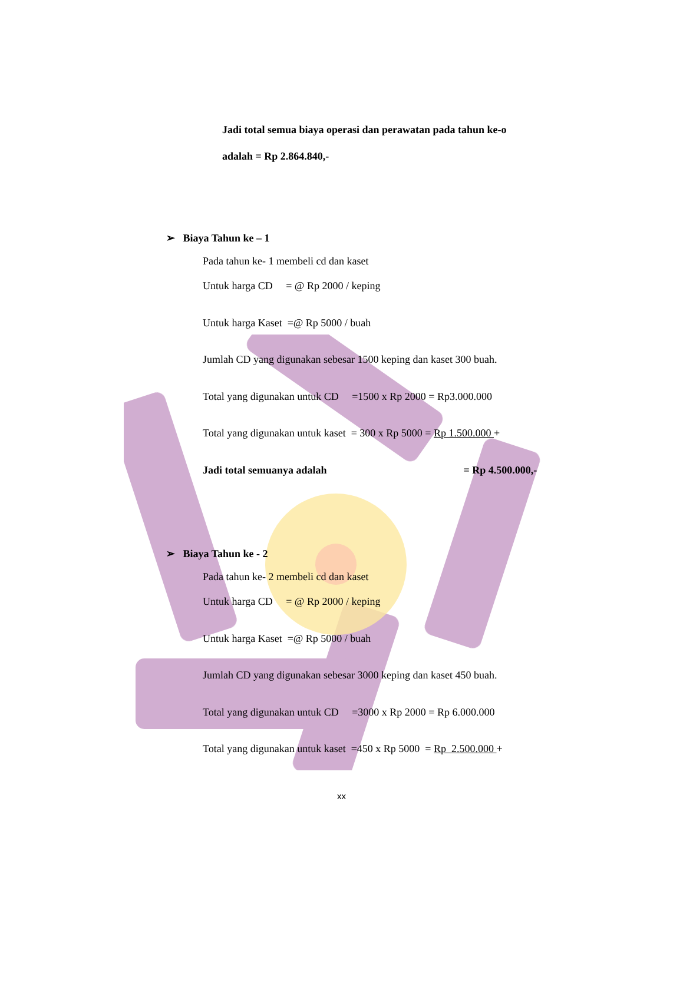Jadi total semua biaya operasi dan perawatan pada tahun ke-o
adalah = Rp 2.864.840,-
➢ Biaya Tahun ke – 1
Pada tahun ke- 1 membeli cd dan kaset
Untuk harga CD = @ Rp 2000 / keping
Untuk harga Kaset =@ Rp 5000 / buah
Jumlah CD yang digunakan sebesar 1500 keping dan kaset 300 buah.
Total yang digunakan untuk CD =1500 x Rp 2000 = Rp3.000.000
Total yang digunakan untuk kaset = 300 x Rp 5000 = Rp 1.500.000 +
Jadi total semuanya adalah = Rp 4.500.000,-
➢ Biaya Tahun ke - 2
Pada tahun ke- 2 membeli cd dan kaset
Untuk harga CD = @ Rp 2000 / keping
Untuk harga Kaset =@ Rp 5000 / buah
Jumlah CD yang digunakan sebesar 3000 keping dan kaset 450 buah.
Total yang digunakan untuk CD =3000 x Rp 2000 = Rp 6.000.000
Total yang digunakan untuk kaset =450 x Rp 5000 = Rp 2.500.000 +
xx